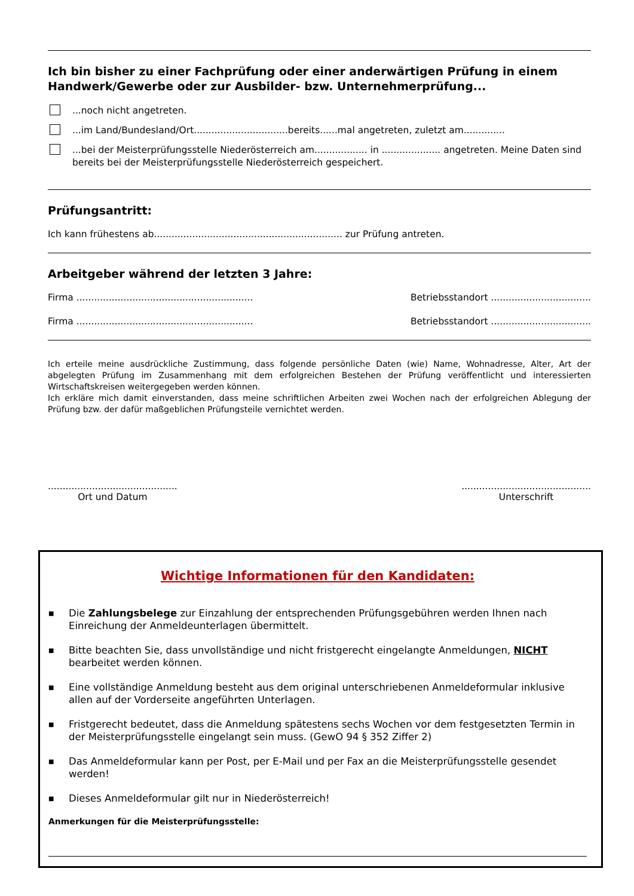Ich bin bisher zu einer Fachprüfung oder einer anderwärtigen Prüfung in einem Handwerk/Gewerbe oder zur Ausbilder- bzw. Unternehmerprüfung...
...noch nicht angetreten.
...im Land/Bundesland/Ort................................bereits......mal angetreten, zuletzt am..............
...bei der Meisterprüfungsstelle Niederösterreich am.................. in .................... angetreten. Meine Daten sind bereits bei der Meisterprüfungsstelle Niederösterreich gespeichert.
Prüfungsantritt:
Ich kann frühestens ab................................................................ zur Prüfung antreten.
Arbeitgeber während der letzten 3 Jahre:
Firma ............................................................ Betriebsstandort ..................................
Firma ............................................................ Betriebsstandort ..................................
Ich erteile meine ausdrückliche Zustimmung, dass folgende persönliche Daten (wie) Name, Wohnadresse, Alter, Art der abgelegten Prüfung im Zusammenhang mit dem erfolgreichen Bestehen der Prüfung veröffentlicht und interessierten Wirtschaftskreisen weitergegeben werden können.
Ich erkläre mich damit einverstanden, dass meine schriftlichen Arbeiten zwei Wochen nach der erfolgreichen Ablegung der Prüfung bzw. der dafür maßgeblichen Prüfungsteile vernichtet werden.
............................................
Ort und Datum
............................................
Unterschrift
Wichtige Informationen für den Kandidaten:
■ Die Zahlungsbelege zur Einzahlung der entsprechenden Prüfungsgebühren werden Ihnen nach Einreichung der Anmeldeunterlagen übermittelt.
■ Bitte beachten Sie, dass unvollständige und nicht fristgerecht eingelangte Anmeldungen, NICHT bearbeitet werden können.
■ Eine vollständige Anmeldung besteht aus dem original unterschriebenen Anmeldeformular inklusive allen auf der Vorderseite angeführten Unterlagen.
■ Fristgerecht bedeutet, dass die Anmeldung spätestens sechs Wochen vor dem festgesetzten Termin in der Meisterprüfungsstelle eingelangt sein muss. (GewO 94 § 352 Ziffer 2)
■ Das Anmeldeformular kann per Post, per E-Mail und per Fax an die Meisterprüfungsstelle gesendet werden!
■ Dieses Anmeldeformular gilt nur in Niederösterreich!
Anmerkungen für die Meisterprüfungsstelle: